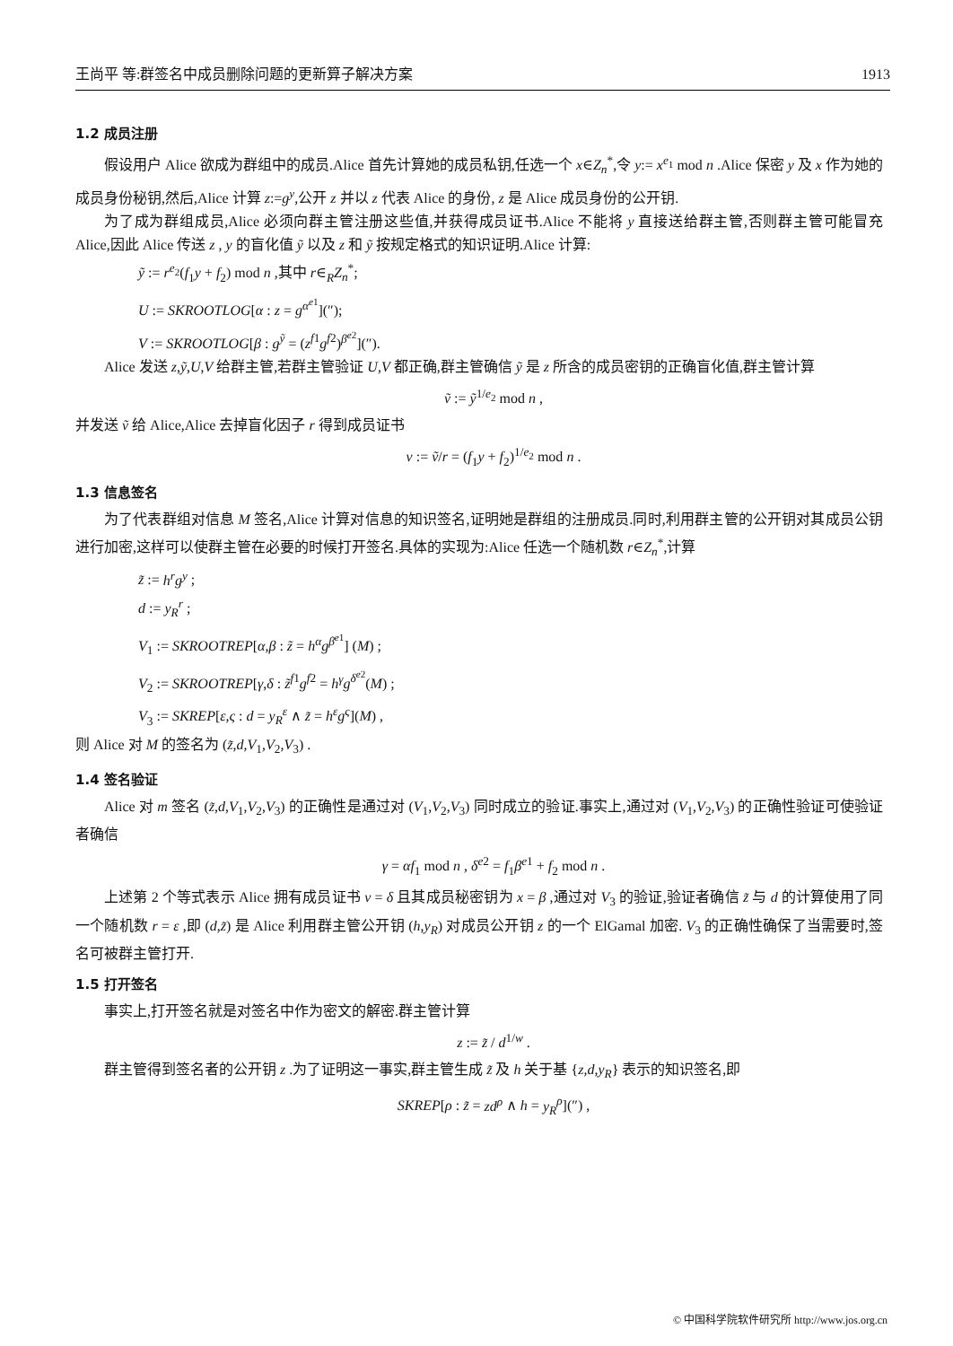王尚平 等:群签名中成员删除问题的更新算子解决方案 1913
1.2 成员注册
假设用户 Alice 欲成为群组中的成员.Alice 首先计算她的成员私钥,任选一个 x∈Z<sub>n</sub><sup>*</sup>,令 y:= x<sup>e<sub>1</sub></sup> mod n .Alice 保密 y 及 x 作为她的成员身份秘钥,然后,Alice 计算 z:=g<sup>y</sup>,公开 z 并以 z 代表 Alice 的身份, z 是 Alice 成员身份的公开钥.
为了成为群组成员,Alice 必须向群主管注册这些值,并获得成员证书.Alice 不能将 y 直接送给群主管,否则群主管可能冒充 Alice,因此 Alice 传送 z , y 的盲化值 ỹ 以及 z 和 ỹ 按规定格式的知识证明.Alice 计算:
ỹ := r<sup>e<sub>2</sub></sup>(f<sub>1</sub>y + f<sub>2</sub>) mod n ,其中 r∈<sub>R</sub>Z<sub>n</sub><sup>*</sup>;
U := SKROOTLOG[α : z = g<sup>α<sup>e1</sup></sup>](″);
V := SKROOTLOG[β : g<sup>ỹ</sup> = (z<sup>f1</sup>g<sup>f2</sup>)<sup>β<sup>e2</sup></sup>](″).
Alice 发送 z,ỹ,U,V 给群主管,若群主管验证 U,V 都正确,群主管确信 ỹ 是 z 所含的成员密钥的正确盲化值,群主管计算
ṽ := ỹ<sup>1/e<sub>2</sub></sup> mod n ,
并发送 ṽ 给 Alice,Alice 去掉盲化因子 r 得到成员证书
v := ṽ/r = (f<sub>1</sub>y + f<sub>2</sub>)<sup>1/e<sub>2</sub></sup> mod n .
1.3 信息签名
为了代表群组对信息 M 签名,Alice 计算对信息的知识签名,证明她是群组的注册成员.同时,利用群主管的公开钥对其成员公钥进行加密,这样可以使群主管在必要的时候打开签名.具体的实现为:Alice 任选一个随机数 r∈Z<sub>n</sub><sup>*</sup>,计算
z̃ := h<sup>r</sup>g<sup>y</sup> ;
d := y<sub>R</sub><sup>r</sup> ;
V<sub>1</sub> := SKROOTREP[α,β : z̃ = h<sup>α</sup>g<sup>β<sup>e1</sup></sup>] (M) ;
V<sub>2</sub> := SKROOTREP[γ,δ : z̃<sup>f1</sup>g<sup>f2</sup> = h<sup>γ</sup>g<sup>δ<sup>e2</sup></sup>(M) ;
V<sub>3</sub> := SKREP[ε,ς : d = y<sub>R</sub><sup>ε</sup> ∧ z̃ = h<sup>ε</sup>g<sup>ς</sup>](M) ,
则 Alice 对 M 的签名为 (z̃,d,V<sub>1</sub>,V<sub>2</sub>,V<sub>3</sub>) .
1.4 签名验证
Alice 对 m 签名 (z̃,d,V<sub>1</sub>,V<sub>2</sub>,V<sub>3</sub>) 的正确性是通过对 (V<sub>1</sub>,V<sub>2</sub>,V<sub>3</sub>) 同时成立的验证.事实上,通过对 (V<sub>1</sub>,V<sub>2</sub>,V<sub>3</sub>) 的正确性验证可使验证者确信
γ = αf<sub>1</sub> mod n , δ<sup>e2</sup> = f<sub>1</sub>β<sup>e1</sup> + f<sub>2</sub> mod n .
上述第 2 个等式表示 Alice 拥有成员证书 v = δ 且其成员秘密钥为 x = β ,通过对 V<sub>3</sub> 的验证,验证者确信 z̃ 与 d 的计算使用了同一个随机数 r = ε ,即 (d,z̃) 是 Alice 利用群主管公开钥 (h,y<sub>R</sub>) 对成员公开钥 z 的一个 ElGamal 加密. V<sub>3</sub> 的正确性确保了当需要时,签名可被群主管打开.
1.5 打开签名
事实上,打开签名就是对签名中作为密文的解密.群主管计算
z := z̃ / d<sup>1/w</sup> .
群主管得到签名者的公开钥 z .为了证明这一事实,群主管生成 z̃ 及 h 关于基 {z,d,y<sub>R</sub>} 表示的知识签名,即
SKREP[ρ : z̃ = zd<sup>ρ</sup> ∧ h = y<sub>R</sub><sup>ρ</sup>](″) ,
© 中国科学院软件研究所 http://www.jos.org.cn